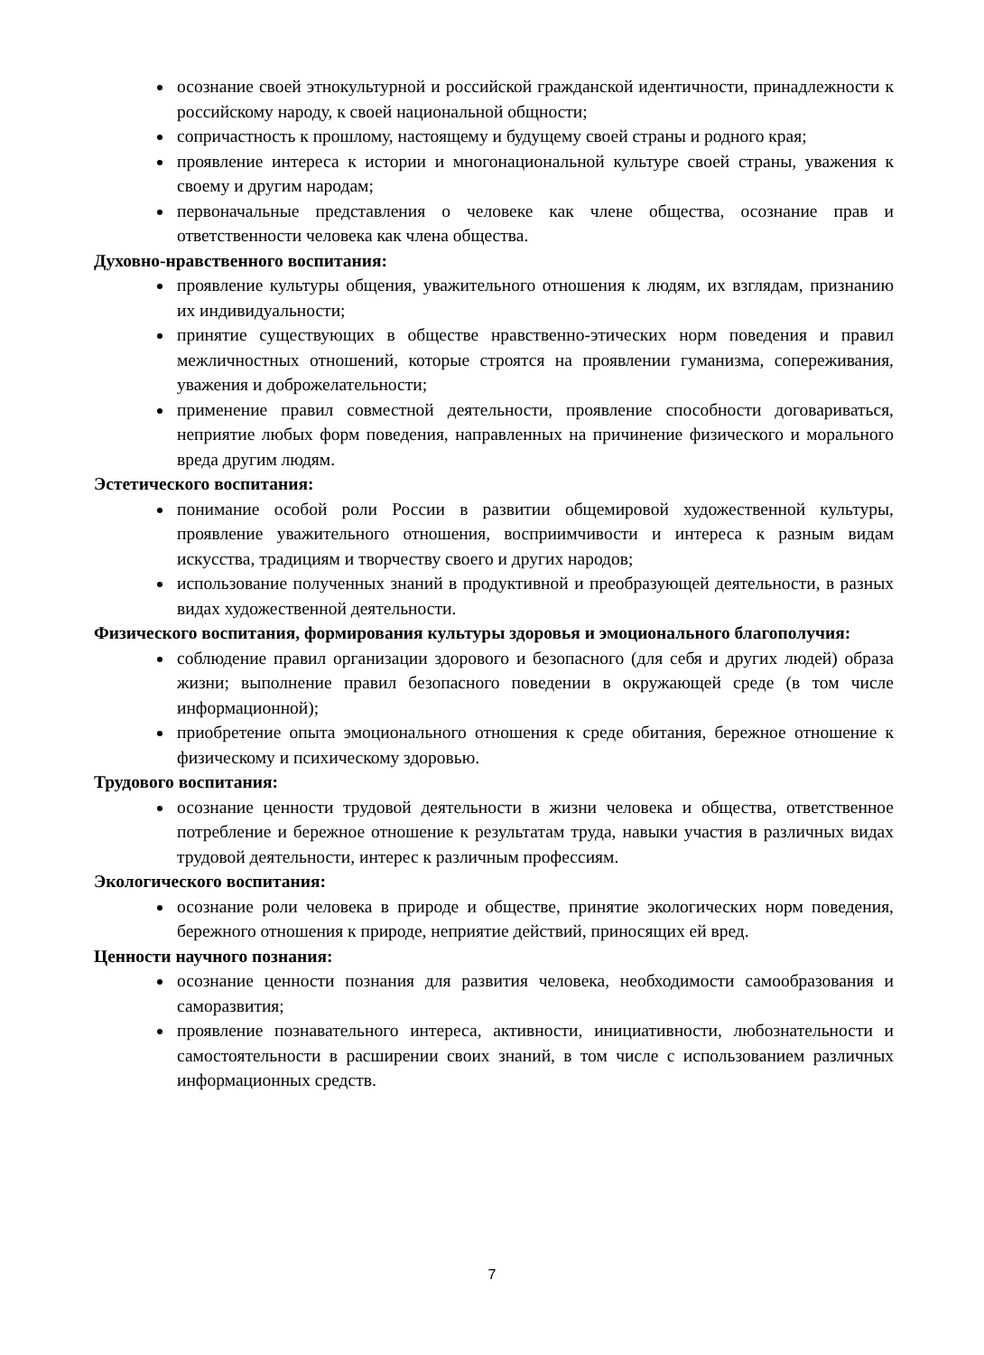осознание своей этнокультурной и российской гражданской идентичности, принадлежности к российскому народу, к своей национальной общности;
сопричастность к прошлому, настоящему и будущему своей страны и родного края;
проявление интереса к истории и многонациональной культуре своей страны, уважения к своему и другим народам;
первоначальные представления о человеке как члене общества, осознание прав и ответственности человека как члена общества.
Духовно-нравственного воспитания:
проявление культуры общения, уважительного отношения к людям, их взглядам, признанию их индивидуальности;
принятие существующих в обществе нравственно-этических норм поведения и правил межличностных отношений, которые строятся на проявлении гуманизма, сопереживания, уважения и доброжелательности;
применение правил совместной деятельности, проявление способности договариваться, неприятие любых форм поведения, направленных на причинение физического и морального вреда другим людям.
Эстетического воспитания:
понимание особой роли России в развитии общемировой художественной культуры, проявление уважительного отношения, восприимчивости и интереса к разным видам искусства, традициям и творчеству своего и других народов;
использование полученных знаний в продуктивной и преобразующей деятельности, в разных видах художественной деятельности.
Физического воспитания, формирования культуры здоровья и эмоционального благополучия:
соблюдение правил организации здорового и безопасного (для себя и других людей) образа жизни; выполнение правил безопасного поведении в окружающей среде (в том числе информационной);
приобретение опыта эмоционального отношения к среде обитания, бережное отношение к физическому и психическому здоровью.
Трудового воспитания:
осознание ценности трудовой деятельности в жизни человека и общества, ответственное потребление и бережное отношение к результатам труда, навыки участия в различных видах трудовой деятельности, интерес к различным профессиям.
Экологического воспитания:
осознание роли человека в природе и обществе, принятие экологических норм поведения, бережного отношения к природе, неприятие действий, приносящих ей вред.
Ценности научного познания:
осознание ценности познания для развития человека, необходимости самообразования и саморазвития;
проявление познавательного интереса, активности, инициативности, любознательности и самостоятельности в расширении своих знаний, в том числе с использованием различных информационных средств.
7